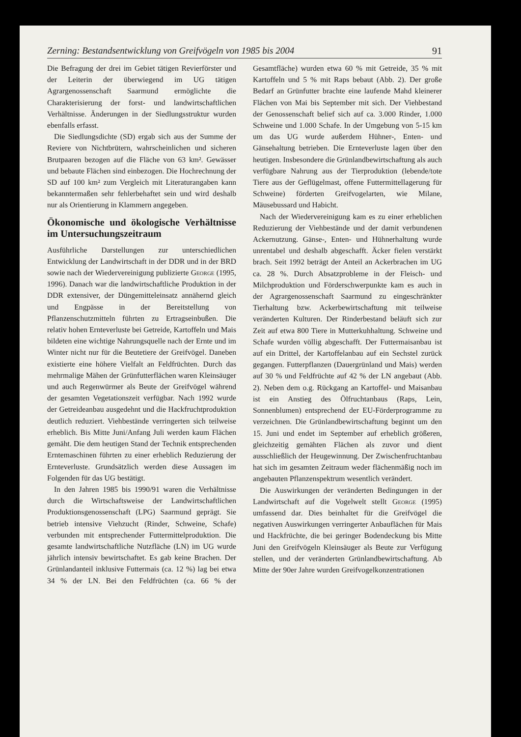Zerning: Bestandsentwicklung von Greifvögeln von 1985 bis 2004 91
Die Befragung der drei im Gebiet tätigen Revierförster und der Leiterin der überwiegend im UG tätigen Agrargenossenschaft Saarmund ermöglichte die Charakterisierung der forst- und landwirtschaftlichen Verhältnisse. Änderungen in der Siedlungsstruktur wurden ebenfalls erfasst.
Die Siedlungsdichte (SD) ergab sich aus der Summe der Reviere von Nichtbrütern, wahrscheinlichen und sicheren Brutpaaren bezogen auf die Fläche von 63 km². Gewässer und bebaute Flächen sind einbezogen. Die Hochrechnung der SD auf 100 km² zum Vergleich mit Literaturangaben kann bekanntermaßen sehr fehlerbehaftet sein und wird deshalb nur als Orientierung in Klammern angegeben.
Ökonomische und ökologische Verhältnisse im Untersuchungszeitraum
Ausführliche Darstellungen zur unterschiedlichen Entwicklung der Landwirtschaft in der DDR und in der BRD sowie nach der Wiedervereinigung publizierte George (1995, 1996). Danach war die landwirtschaftliche Produktion in der DDR extensiver, der Düngemitteleinsatz annähernd gleich und Engpässe in der Bereitstellung von Pflanzenschutzmitteln führten zu Ertragseinbußen. Die relativ hohen Ernteverluste bei Getreide, Kartoffeln und Mais bildeten eine wichtige Nahrungsquelle nach der Ernte und im Winter nicht nur für die Beutetiere der Greifvögel. Daneben existierte eine höhere Vielfalt an Feldfrüchten. Durch das mehrmalige Mähen der Grünfutterflächen waren Kleinsäuger und auch Regenwürmer als Beute der Greifvögel während der gesamten Vegetationszeit verfügbar. Nach 1992 wurde der Getreideanbau ausgedehnt und die Hackfruchtproduktion deutlich reduziert. Viehbestände verringerten sich teilweise erheblich. Bis Mitte Juni/Anfang Juli werden kaum Flächen gemäht. Die dem heutigen Stand der Technik entsprechenden Erntemaschinen führten zu einer erheblich Reduzierung der Ernteverluste. Grundsätzlich werden diese Aussagen im Folgenden für das UG bestätigt.
In den Jahren 1985 bis 1990/91 waren die Verhältnisse durch die Wirtschaftsweise der Landwirtschaftlichen Produktionsgenossenschaft (LPG) Saarmund geprägt. Sie betrieb intensive Viehzucht (Rinder, Schweine, Schafe) verbunden mit entsprechender Futtermittelproduktion. Die gesamte landwirtschaftliche Nutzfläche (LN) im UG wurde jährlich intensiv bewirtschaftet. Es gab keine Brachen. Der Grünlandanteil inklusive Futtermais (ca. 12 %) lag bei etwa 34 % der LN. Bei den Feldfrüchten (ca. 66 % der Gesamtfläche) wurden etwa 60 % mit Getreide, 35 % mit Kartoffeln und 5 % mit Raps bebaut (Abb. 2). Der große Bedarf an Grünfutter brachte eine laufende Mahd kleinerer Flächen von Mai bis September mit sich. Der Viehbestand der Genossenschaft belief sich auf ca. 3.000 Rinder, 1.000 Schweine und 1.000 Schafe. In der Umgebung von 5-15 km um das UG wurde außerdem Hühner-, Enten- und Gänsehaltung betrieben. Die Ernteverluste lagen über den heutigen. Insbesondere die Grünlandbewirtschaftung als auch verfügbare Nahrung aus der Tierproduktion (lebende/tote Tiere aus der Geflügelmast, offene Futtermittellagerung für Schweine) förderten Greifvogelarten, wie Milane, Mäusebussard und Habicht.
Nach der Wiedervereinigung kam es zu einer erheblichen Reduzierung der Viehbestände und der damit verbundenen Ackernutzung. Gänse-, Enten- und Hühnerhaltung wurde unrentabel und deshalb abgeschafft. Äcker fielen verstärkt brach. Seit 1992 beträgt der Anteil an Ackerbrachen im UG ca. 28 %. Durch Absatzprobleme in der Fleisch- und Milchproduktion und Förderschwerpunkte kam es auch in der Agrargenossenschaft Saarmund zu eingeschränkter Tierhaltung bzw. Ackerbewirtschaftung mit teilweise veränderten Kulturen. Der Rinderbestand beläuft sich zur Zeit auf etwa 800 Tiere in Mutterkuhhaltung. Schweine und Schafe wurden völlig abgeschafft. Der Futtermaisanbau ist auf ein Drittel, der Kartoffelanbau auf ein Sechstel zurück gegangen. Futterpflanzen (Dauergrünland und Mais) werden auf 30 % und Feldfrüchte auf 42 % der LN angebaut (Abb. 2). Neben dem o.g. Rückgang an Kartoffel- und Maisanbau ist ein Anstieg des Ölfruchtanbaus (Raps, Lein, Sonnenblumen) entsprechend der EU-Förderprogramme zu verzeichnen. Die Grünlandbewirtschaftung beginnt um den 15. Juni und endet im September auf erheblich größeren, gleichzeitig gemähten Flächen als zuvor und dient ausschließlich der Heugewinnung. Der Zwischenfruchtanbau hat sich im gesamten Zeitraum weder flächenmäßig noch im angebauten Pflanzenspektrum wesentlich verändert.
Die Auswirkungen der veränderten Bedingungen in der Landwirtschaft auf die Vogelwelt stellt George (1995) umfassend dar. Dies beinhaltet für die Greifvögel die negativen Auswirkungen verringerter Anbauflächen für Mais und Hackfrüchte, die bei geringer Bodendeckung bis Mitte Juni den Greifvögeln Kleinsäuger als Beute zur Verfügung stellen, und der veränderten Grünlandbewirtschaftung. Ab Mitte der 90er Jahre wurden Greifvogelkonzentrationen